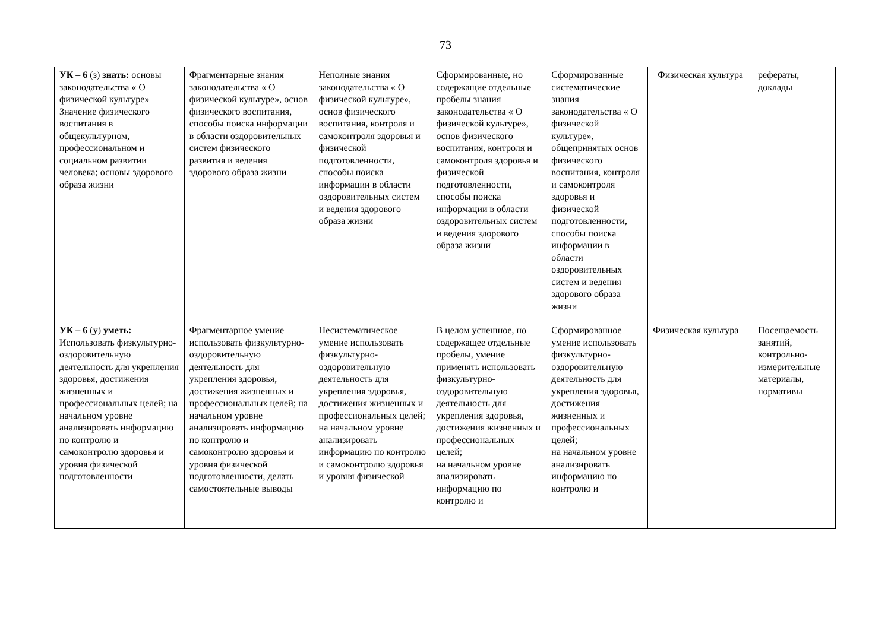73
| УК – 6 (з) знать: основы законодательства « О физической культуре» Значение физического воспитания в общекультурном, профессиональном и социальном развитии человека; основы здорового образа жизни | Фрагментарные знания законодательства « О физической культуре», основ физического воспитания, способы поиска информации в области оздоровительных систем физического развития и ведения здорового образа жизни | Неполные знания законодательства « О физической культуре», основ физического воспитания, контроля и самоконтроля здоровья и физической подготовленности, способы поиска информации в области оздоровительных систем и ведения здорового образа жизни | Сформированные, но содержащие отдельные пробелы знания законодательства « О физической культуре», основ физического воспитания, контроля и самоконтроля здоровья и физической подготовленности, способы поиска информации в области оздоровительных систем и ведения здорового образа жизни | Сформированные систематические знания законодательства « О физической культуре», общепринятых основ физического воспитания, контроля и самоконтроля здоровья и физической подготовленности, способы поиска информации в области оздоровительных систем и ведения здорового образа жизни | Физическая культура | рефераты, доклады |
| УК – 6 (у) уметь: Использовать физкультурно-оздоровительную деятельность для укрепления здоровья, достижения жизненных и профессиональных целей; на начальном уровне анализировать информацию по контролю и самоконтролю здоровья и уровня физической подготовленности | Фрагментарное умение использовать физкультурно-оздоровительную деятельность для укрепления здоровья, достижения жизненных и профессиональных целей; на начальном уровне анализировать информацию по контролю и самоконтролю здоровья и уровня физической подготовленности, делать самостоятельные выводы | Несистематическое умение использовать физкультурно-оздоровительную деятельность для укрепления здоровья, достижения жизненных и профессиональных целей; на начальном уровне анализировать информацию по контролю и самоконтролю здоровья и уровня физической | В целом успешное, но содержащее отдельные пробелы, умение применять использовать физкультурно-оздоровительную деятельность для укрепления здоровья, достижения жизненных и профессиональных целей; на начальном уровне анализировать информацию по контролю и | Сформированное умение использовать физкультурно-оздоровительную деятельность для укрепления здоровья, достижения жизненных и профессиональных целей; на начальном уровне анализировать информацию по контролю и | Физическая культура | Посещаемость занятий, контрольно-измерительные материалы, нормативы |